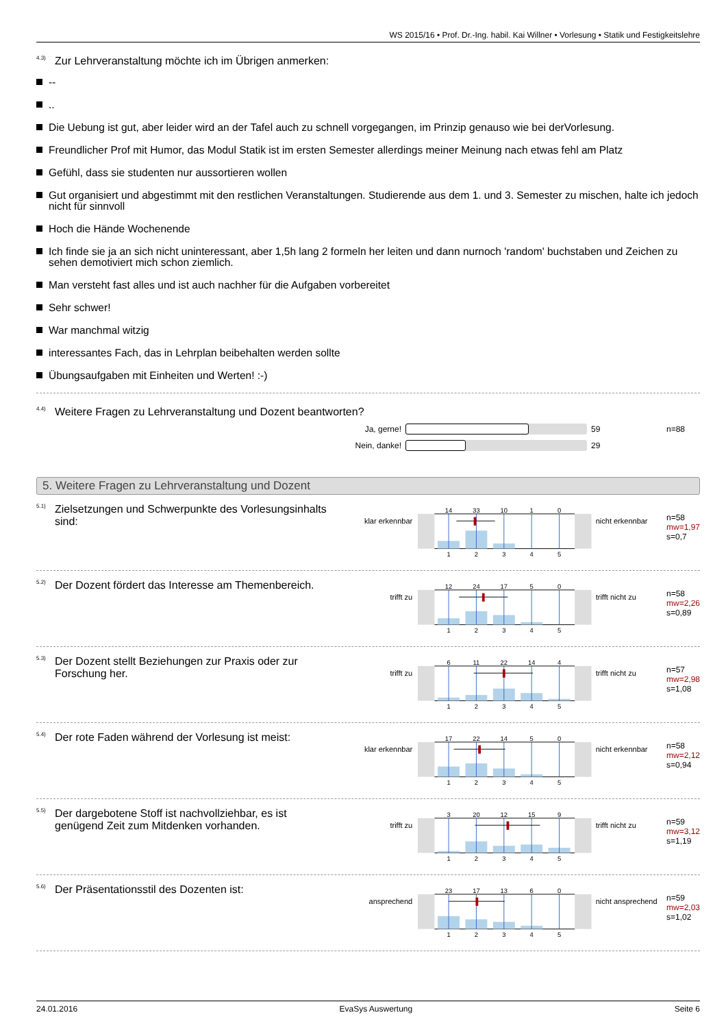WS 2015/16 • Prof. Dr.-Ing. habil. Kai Willner • Vorlesung • Statik und Festigkeitslehre
<sup>4.3)</sup>Zur Lehrveranstaltung möchte ich im Übrigen anmerken:
--
..
Die Uebung ist gut, aber leider wird an der Tafel auch zu schnell vorgegangen, im Prinzip genauso wie bei derVorlesung.
Freundlicher Prof mit Humor, das Modul Statik ist im ersten Semester allerdings meiner Meinung nach etwas fehl am Platz
Gefühl, dass sie studenten nur aussortieren wollen
Gut organisiert und abgestimmt mit den restlichen Veranstaltungen. Studierende aus dem 1. und 3. Semester zu mischen, halte ich jedoch nicht für sinnvoll
Hoch die Hände Wochenende
Ich finde sie ja an sich nicht uninteressant, aber 1,5h lang 2 formeln her leiten und dann nurnoch 'random' buchstaben und Zeichen zu sehen demotiviert mich schon ziemlich.
Man versteht fast alles und ist auch nachher für die Aufgaben vorbereitet
Sehr schwer!
War manchmal witzig
interessantes Fach, das in Lehrplan beibehalten werden sollte
Übungsaufgaben mit Einheiten und Werten! :-)
<sup>4.4)</sup>Weitere Fragen zu Lehrveranstaltung und Dozent beantworten?
Ja, gerne! 59 n=88
Nein, danke! 29
5. Weitere Fragen zu Lehrveranstaltung und Dozent
<sup>5.1)</sup>Zielsetzungen und Schwerpunkte des Vorlesungsinhalts sind:
klar erkennbar
14
33
10
1
0
1
2
3
4
5
nicht erkennbar
n=58
mw=1,97
s=0,7
<sup>5.2)</sup>Der Dozent fördert das Interesse am Themenbereich.
trifft zu
12
24
17
5
0
1
2
3
4
5
trifft nicht zu
n=58
mw=2,26
s=0,89
<sup>5.3)</sup>Der Dozent stellt Beziehungen zur Praxis oder zur Forschung her.
trifft zu
6
11
22
14
4
1
2
3
4
5
trifft nicht zu
n=57
mw=2,98
s=1,08
<sup>5.4)</sup>Der rote Faden während der Vorlesung ist meist:
klar erkennbar
17
22
14
5
0
1
2
3
4
5
nicht erkennbar
n=58
mw=2,12
s=0,94
<sup>5.5)</sup>Der dargebotene Stoff ist nachvollziehbar, es ist genügend Zeit zum Mitdenken vorhanden.
trifft zu
3
20
12
15
9
1
2
3
4
5
trifft nicht zu
n=59
mw=3,12
s=1,19
<sup>5.6)</sup>Der Präsentationsstil des Dozenten ist:
ansprechend
23
17
13
6
0
1
2
3
4
5
nicht ansprechend
n=59
mw=2,03
s=1,02
24.01.2016 EvaSys Auswertung Seite 6